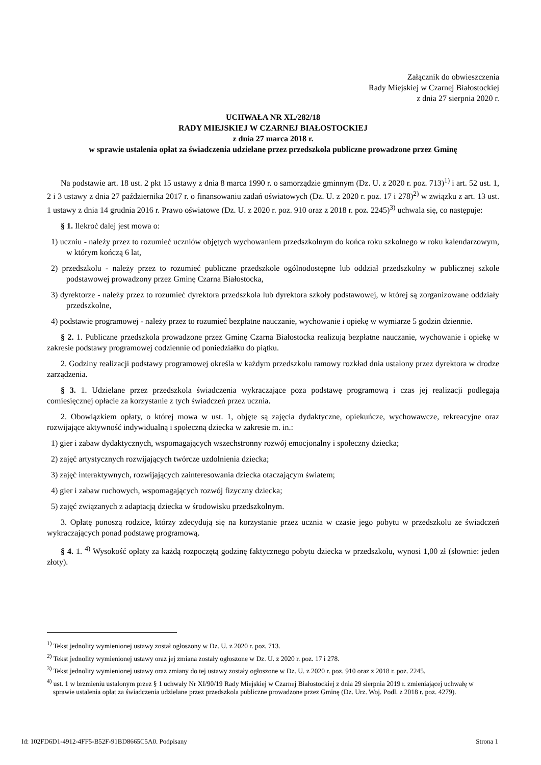Załącznik do obwieszczenia
Rady Miejskiej w Czarnej Białostockiej
z dnia 27 sierpnia 2020 r.
UCHWAŁA NR XL/282/18
RADY MIEJSKIEJ W CZARNEJ BIAŁOSTOCKIEJ
z dnia 27 marca 2018 r.
w sprawie ustalenia opłat za świadczenia udzielane przez przedszkola publiczne prowadzone przez Gminę
Na podstawie art. 18 ust. 2 pkt 15 ustawy z dnia 8 marca 1990 r. o samorządzie gminnym (Dz. U. z 2020 r. poz. 713)<sup>1)</sup> i art. 52 ust. 1, 2 i 3 ustawy z dnia 27 października 2017 r. o finansowaniu zadań oświatowych (Dz. U. z 2020 r. poz. 17 i 278)<sup>2)</sup> w związku z art. 13 ust. 1 ustawy z dnia 14 grudnia 2016 r. Prawo oświatowe (Dz. U. z 2020 r. poz. 910 oraz z 2018 r. poz. 2245)<sup>3)</sup> uchwala się, co następuje:
§ 1. Ilekroć dalej jest mowa o:
1) uczniu - należy przez to rozumieć uczniów objętych wychowaniem przedszkolnym do końca roku szkolnego w roku kalendarzowym, w którym kończą 6 lat,
2) przedszkolu - należy przez to rozumieć publiczne przedszkole ogólnodostępne lub oddział przedszkolny w publicznej szkole podstawowej prowadzony przez Gminę Czarna Białostocka,
3) dyrektorze - należy przez to rozumieć dyrektora przedszkola lub dyrektora szkoły podstawowej, w której są zorganizowane oddziały przedszkolne,
4) podstawie programowej - należy przez to rozumieć bezpłatne nauczanie, wychowanie i opiekę w wymiarze 5 godzin dziennie.
§ 2. 1. Publiczne przedszkola prowadzone przez Gminę Czarna Białostocka realizują bezpłatne nauczanie, wychowanie i opiekę w zakresie podstawy programowej codziennie od poniedziałku do piątku.
2. Godziny realizacji podstawy programowej określa w każdym przedszkolu ramowy rozkład dnia ustalony przez dyrektora w drodze zarządzenia.
§ 3. 1. Udzielane przez przedszkola świadczenia wykraczające poza podstawę programową i czas jej realizacji podlegają comiesięcznej opłacie za korzystanie z tych świadczeń przez ucznia.
2. Obowiązkiem opłaty, o której mowa w ust. 1, objęte są zajęcia dydaktyczne, opiekuńcze, wychowawcze, rekreacyjne oraz rozwijające aktywność indywidualną i społeczną dziecka w zakresie m. in.:
1) gier i zabaw dydaktycznych, wspomagających wszechstronny rozwój emocjonalny i społeczny dziecka;
2) zajęć artystycznych rozwijających twórcze uzdolnienia dziecka;
3) zajęć interaktywnych, rozwijających zainteresowania dziecka otaczającym światem;
4) gier i zabaw ruchowych, wspomagających rozwój fizyczny dziecka;
5) zajęć związanych z adaptacją dziecka w środowisku przedszkolnym.
3. Opłatę ponoszą rodzice, którzy zdecydują się na korzystanie przez ucznia w czasie jego pobytu w przedszkolu ze świadczeń wykraczających ponad podstawę programową.
§ 4. 1. <sup>4)</sup> Wysokość opłaty za każdą rozpoczętą godzinę faktycznego pobytu dziecka w przedszkolu, wynosi 1,00 zł (słownie: jeden złoty).
<sup>1)</sup> Tekst jednolity wymienionej ustawy został ogłoszony w Dz. U. z 2020 r. poz. 713.
<sup>2)</sup> Tekst jednolity wymienionej ustawy oraz jej zmiana zostały ogłoszone w Dz. U. z 2020 r. poz. 17 i 278.
<sup>3)</sup> Tekst jednolity wymienionej ustawy oraz zmiany do tej ustawy zostały ogłoszone w Dz. U. z 2020 r. poz. 910 oraz z 2018 r. poz. 2245.
<sup>4)</sup> ust. 1 w brzmieniu ustalonym przez § 1 uchwały Nr XI/90/19 Rady Miejskiej w Czarnej Białostockiej z dnia 29 sierpnia 2019 r. zmieniającej uchwałę w sprawie ustalenia opłat za świadczenia udzielane przez przedszkola publiczne prowadzone przez Gminę (Dz. Urz. Woj. Podl. z 2018 r. poz. 4279).
Id: 102FD6D1-4912-4FF5-B52F-91BD8665C5A0. Podpisany Strona 1